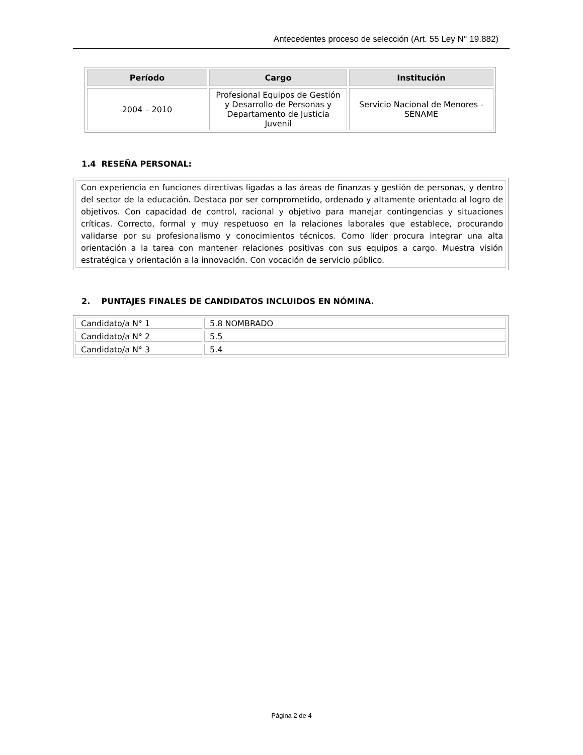Antecedentes proceso de selección (Art. 55 Ley N° 19.882)
| Período | Cargo | Institución |
| --- | --- | --- |
| 2004 – 2010 | Profesional Equipos de Gestión y Desarrollo de Personas y Departamento de Justicia Juvenil | Servicio Nacional de Menores - SENAME |
1.4 RESEÑA PERSONAL:
Con experiencia en funciones directivas ligadas a las áreas de finanzas y gestión de personas, y dentro del sector de la educación. Destaca por ser comprometido, ordenado y altamente orientado al logro de objetivos. Con capacidad de control, racional y objetivo para manejar contingencias y situaciones críticas. Correcto, formal y muy respetuoso en la relaciones laborales que establece, procurando validarse por su profesionalismo y conocimientos técnicos. Como líder procura integrar una alta orientación a la tarea con mantener relaciones positivas con sus equipos a cargo. Muestra visión estratégica y orientación a la innovación. Con vocación de servicio público.
2. PUNTAJES FINALES DE CANDIDATOS INCLUIDOS EN NÓMINA.
| Candidato/a N° 1 | 5.8 NOMBRADO |
| Candidato/a N° 2 | 5.5 |
| Candidato/a N° 3 | 5.4 |
Página 2 de 4